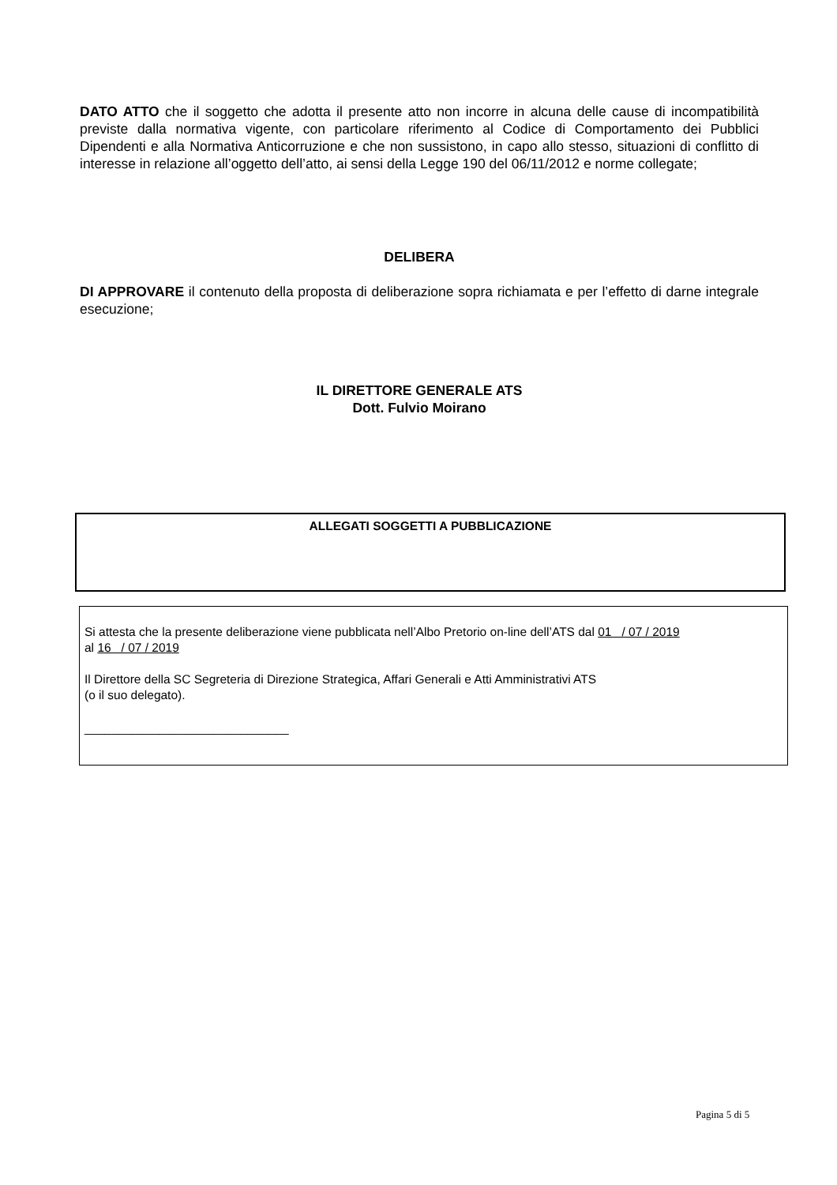DATO ATTO che il soggetto che adotta il presente atto non incorre in alcuna delle cause di incompatibilità previste dalla normativa vigente, con particolare riferimento al Codice di Comportamento dei Pubblici Dipendenti e alla Normativa Anticorruzione e che non sussistono, in capo allo stesso, situazioni di conflitto di interesse in relazione all’oggetto dell’atto, ai sensi della Legge 190 del 06/11/2012 e norme collegate;
DELIBERA
DI APPROVARE il contenuto della proposta di deliberazione sopra richiamata e per l’effetto di darne integrale esecuzione;
IL DIRETTORE GENERALE ATS
Dott. Fulvio Moirano
ALLEGATI SOGGETTI A PUBBLICAZIONE
Si attesta che la presente deliberazione viene pubblicata nell’Albo Pretorio on-line dell’ATS dal 01 / 07 / 2019
al 16 / 07 / 2019
Il Direttore della SC Segreteria di Direzione Strategica, Affari Generali e Atti Amministrativi ATS
(o il suo delegato).
______________________________
Pagina 5 di 5